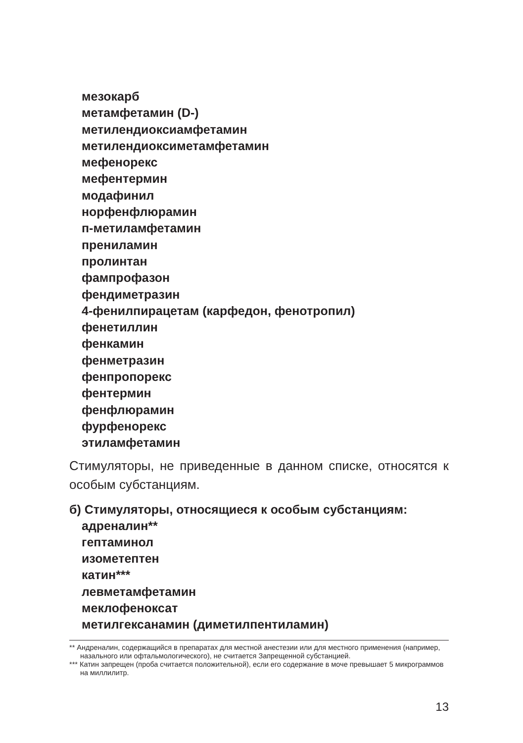мезокарб
метамфетамин (D-)
метилендиоксиамфетамин
метилендиоксиметамфетамин
мефенорекс
мефентермин
модафинил
норфенфлюрамин
п-метиламфетамин
прениламин
пролинтан
фампрофазон
фендиметразин
4-фенилпирацетам (карфедон, фенотропил)
фенетиллин
фенкамин
фенметразин
фенпропорекс
фентермин
фенфлюрамин
фурфенорекс
этиламфетамин
Стимуляторы, не приведенные в данном списке, относятся к особым субстанциям.
б) Стимуляторы, относящиеся к особым субстанциям:
адреналин**
гептаминол
изометептен
катин***
левметамфетамин
меклофеноксат
метилгексанамин (диметилпентиламин)
** Андреналин, содержащийся в препаратах для местной анестезии или для местного применения (например, назального или офтальмологического), не считается Запрещенной субстанцией.
*** Катин запрещен (проба считается положительной), если его содержание в моче превышает 5 микрограммов на миллилитр.
13